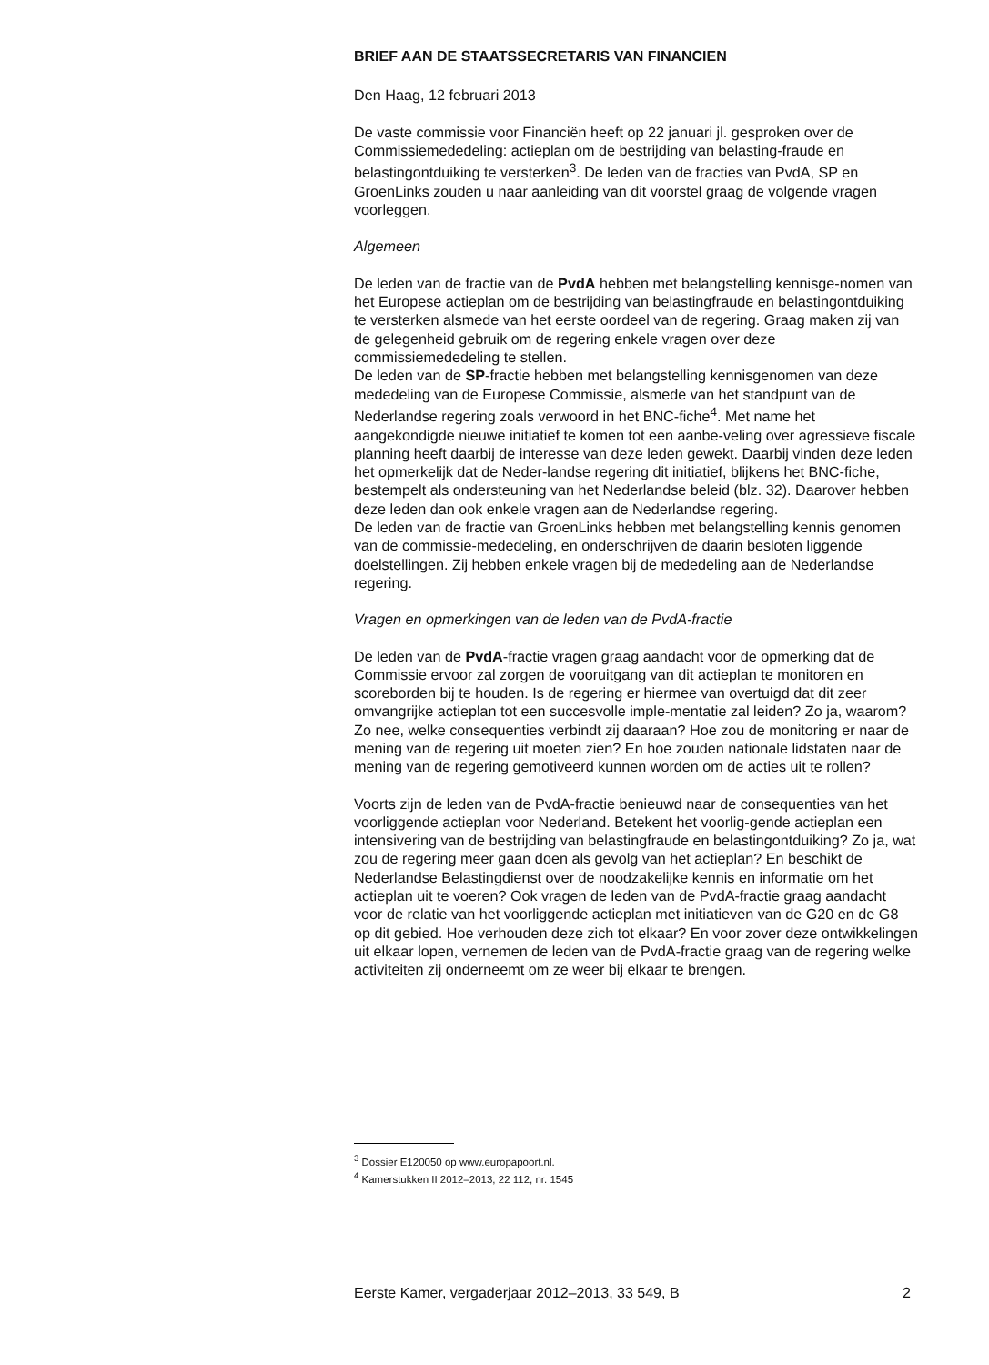BRIEF AAN DE STAATSSECRETARIS VAN FINANCIEN
Den Haag, 12 februari 2013
De vaste commissie voor Financiën heeft op 22 januari jl. gesproken over de Commissiemededeling: actieplan om de bestrijding van belasting-fraude en belastingontduiking te versterken<sup>3</sup>. De leden van de fracties van PvdA, SP en GroenLinks zouden u naar aanleiding van dit voorstel graag de volgende vragen voorleggen.
Algemeen
De leden van de fractie van de PvdA hebben met belangstelling kennisge-nomen van het Europese actieplan om de bestrijding van belastingfraude en belastingontduiking te versterken alsmede van het eerste oordeel van de regering. Graag maken zij van de gelegenheid gebruik om de regering enkele vragen over deze commissiemededeling te stellen.
De leden van de SP-fractie hebben met belangstelling kennisgenomen van deze mededeling van de Europese Commissie, alsmede van het standpunt van de Nederlandse regering zoals verwoord in het BNC-fiche<sup>4</sup>. Met name het aangekondigde nieuwe initiatief te komen tot een aanbe-veling over agressieve fiscale planning heeft daarbij de interesse van deze leden gewekt. Daarbij vinden deze leden het opmerkelijk dat de Neder-landse regering dit initiatief, blijkens het BNC-fiche, bestempelt als ondersteuning van het Nederlandse beleid (blz. 32). Daarover hebben deze leden dan ook enkele vragen aan de Nederlandse regering.
De leden van de fractie van GroenLinks hebben met belangstelling kennis genomen van de commissie-mededeling, en onderschrijven de daarin besloten liggende doelstellingen. Zij hebben enkele vragen bij de mededeling aan de Nederlandse regering.
Vragen en opmerkingen van de leden van de PvdA-fractie
De leden van de PvdA-fractie vragen graag aandacht voor de opmerking dat de Commissie ervoor zal zorgen de vooruitgang van dit actieplan te monitoren en scoreborden bij te houden. Is de regering er hiermee van overtuigd dat dit zeer omvangrijke actieplan tot een succesvolle imple-mentatie zal leiden? Zo ja, waarom? Zo nee, welke consequenties verbindt zij daaraan? Hoe zou de monitoring er naar de mening van de regering uit moeten zien? En hoe zouden nationale lidstaten naar de mening van de regering gemotiveerd kunnen worden om de acties uit te rollen?
Voorts zijn de leden van de PvdA-fractie benieuwd naar de consequenties van het voorliggende actieplan voor Nederland. Betekent het voorlig-gende actieplan een intensivering van de bestrijding van belastingfraude en belastingontduiking? Zo ja, wat zou de regering meer gaan doen als gevolg van het actieplan? En beschikt de Nederlandse Belastingdienst over de noodzakelijke kennis en informatie om het actieplan uit te voeren? Ook vragen de leden van de PvdA-fractie graag aandacht voor de relatie van het voorliggende actieplan met initiatieven van de G20 en de G8 op dit gebied. Hoe verhouden deze zich tot elkaar? En voor zover deze ontwikkelingen uit elkaar lopen, vernemen de leden van de PvdA-fractie graag van de regering welke activiteiten zij onderneemt om ze weer bij elkaar te brengen.
<sup>3</sup> Dossier E120050 op www.europapoort.nl.
<sup>4</sup> Kamerstukken II 2012–2013, 22 112, nr. 1545
Eerste Kamer, vergaderjaar 2012–2013, 33 549, B 2